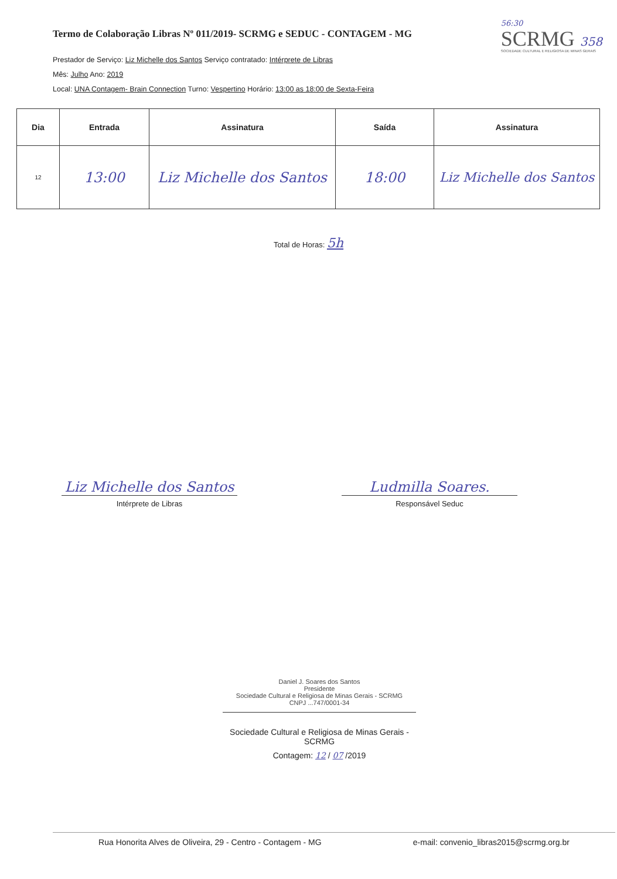Termo de Colaboração Libras Nº 011/2019- SCRMG e SEDUC - CONTAGEM - MG
56:30
SCRMG 358
SOCIEDADE CULTURAL E RELIGIOSA DE MINAS GERAIS
Prestador de Serviço: Liz Michelle dos Santos Serviço contratado: Intérprete de Libras
Mês: Julho Ano: 2019
Local: UNA Contagem- Brain Connection Turno: Vespertino Horário: 13:00 as 18:00 de Sexta-Feira
| Dia | Entrada | Assinatura | Saída | Assinatura |
| --- | --- | --- | --- | --- |
| 12 | 13:00 | Liz Michelle dos Santos | 18:00 | Liz Michelle dos Santos |
Total de Horas: 5h
Liz Michelle dos Santos
Intérprete de Libras
Ludmilla Soares.
Responsável Seduc
Daniel J. Soares dos Santos
Presidente
Sociedade Cultural e Religiosa de Minas Gerais - SCRMG
CNPJ ...747/0001-34
Sociedade Cultural e Religiosa de Minas Gerais - SCRMG
Contagem: 12 / 07 /2019
Rua Honorita Alves de Oliveira, 29 - Centro - Contagem - MG e-mail: convenio_libras2015@scrmg.org.br